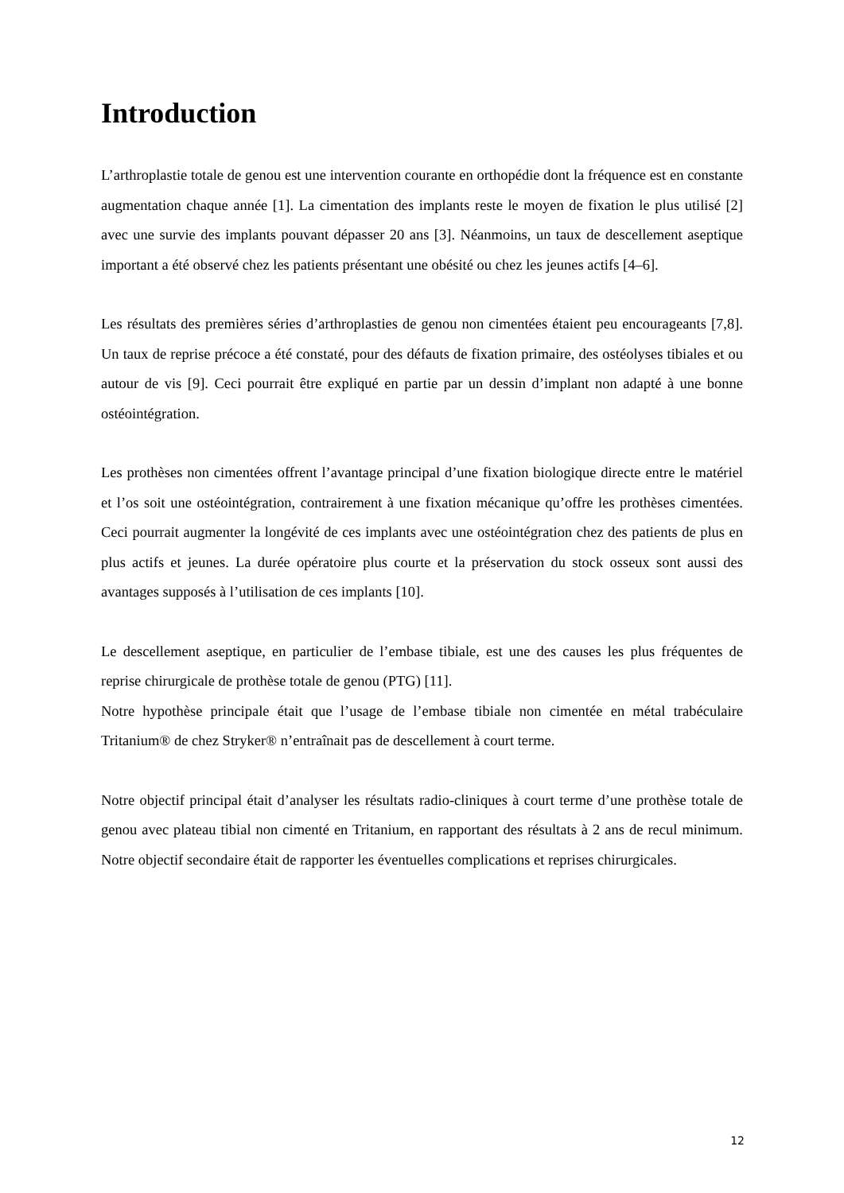Introduction
L’arthroplastie totale de genou est une intervention courante en orthopédie dont la fréquence est en constante augmentation chaque année [1]. La cimentation des implants reste le moyen de fixation le plus utilisé [2] avec une survie des implants pouvant dépasser 20 ans [3]. Néanmoins, un taux de descellement aseptique important a été observé chez les patients présentant une obésité ou chez les jeunes actifs [4–6].
Les résultats des premières séries d’arthroplasties de genou non cimentées étaient peu encourageants [7,8]. Un taux de reprise précoce a été constaté, pour des défauts de fixation primaire, des ostéolyses tibiales et ou autour de vis [9]. Ceci pourrait être expliqué en partie par un dessin d’implant non adapté à une bonne ostéointégration.
Les prothèses non cimentées offrent l’avantage principal d’une fixation biologique directe entre le matériel et l’os soit une ostéointégration, contrairement à une fixation mécanique qu’offre les prothèses cimentées. Ceci pourrait augmenter la longévité de ces implants avec une ostéointégration chez des patients de plus en plus actifs et jeunes. La durée opératoire plus courte et la préservation du stock osseux sont aussi des avantages supposés à l’utilisation de ces implants [10].
Le descellement aseptique, en particulier de l’embase tibiale, est une des causes les plus fréquentes de reprise chirurgicale de prothèse totale de genou (PTG) [11].
Notre hypothèse principale était que l’usage de l’embase tibiale non cimentée en métal trabéculaire Tritanium® de chez Stryker® n’entraînait pas de descellement à court terme.
Notre objectif principal était d’analyser les résultats radio-cliniques à court terme d’une prothèse totale de genou avec plateau tibial non cimenté en Tritanium, en rapportant des résultats à 2 ans de recul minimum. Notre objectif secondaire était de rapporter les éventuelles complications et reprises chirurgicales.
12